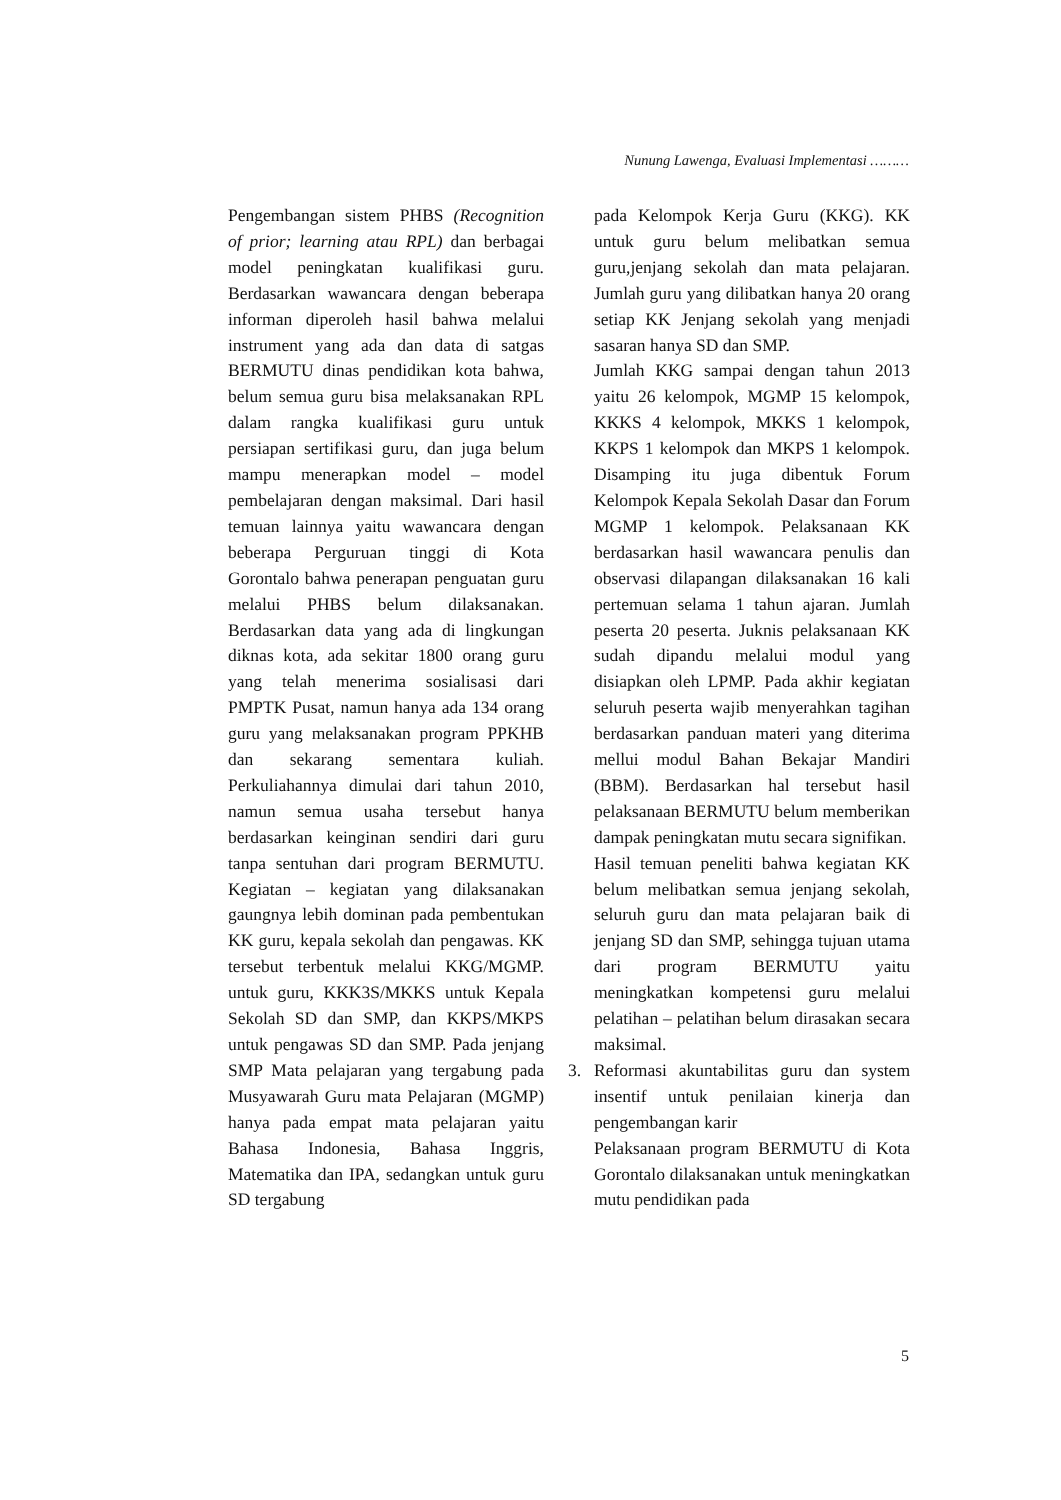Nunung Lawenga, Evaluasi Implementasi ………
Pengembangan sistem PHBS (Recognition of prior; learning atau RPL) dan berbagai model peningkatan kualifikasi guru. Berdasarkan wawancara dengan beberapa informan diperoleh hasil bahwa melalui instrument yang ada dan data di satgas BERMUTU dinas pendidikan kota bahwa, belum semua guru bisa melaksanakan RPL dalam rangka kualifikasi guru untuk persiapan sertifikasi guru, dan juga belum mampu menerapkan model – model pembelajaran dengan maksimal. Dari hasil temuan lainnya yaitu wawancara dengan beberapa Perguruan tinggi di Kota Gorontalo bahwa penerapan penguatan guru melalui PHBS belum dilaksanakan. Berdasarkan data yang ada di lingkungan diknas kota, ada sekitar 1800 orang guru yang telah menerima sosialisasi dari PMPTK Pusat, namun hanya ada 134 orang guru yang melaksanakan program PPKHB dan sekarang sementara kuliah. Perkuliahannya dimulai dari tahun 2010, namun semua usaha tersebut hanya berdasarkan keinginan sendiri dari guru tanpa sentuhan dari program BERMUTU. Kegiatan – kegiatan yang dilaksanakan gaungnya lebih dominan pada pembentukan KK guru, kepala sekolah dan pengawas. KK tersebut terbentuk melalui KKG/MGMP. untuk guru, KKK3S/MKKS untuk Kepala Sekolah SD dan SMP, dan KKPS/MKPS untuk pengawas SD dan SMP. Pada jenjang SMP Mata pelajaran yang tergabung pada Musyawarah Guru mata Pelajaran (MGMP) hanya pada empat mata pelajaran yaitu Bahasa Indonesia, Bahasa Inggris, Matematika dan IPA, sedangkan untuk guru SD tergabung
pada Kelompok Kerja Guru (KKG). KK untuk guru belum melibatkan semua guru,jenjang sekolah dan mata pelajaran. Jumlah guru yang dilibatkan hanya 20 orang setiap KK Jenjang sekolah yang menjadi sasaran hanya SD dan SMP.
Jumlah KKG sampai dengan tahun 2013 yaitu 26 kelompok, MGMP 15 kelompok, KKKS 4 kelompok, MKKS 1 kelompok, KKPS 1 kelompok dan MKPS 1 kelompok. Disamping itu juga dibentuk Forum Kelompok Kepala Sekolah Dasar dan Forum MGMP 1 kelompok. Pelaksanaan KK berdasarkan hasil wawancara penulis dan observasi dilapangan dilaksanakan 16 kali pertemuan selama 1 tahun ajaran. Jumlah peserta 20 peserta. Juknis pelaksanaan KK sudah dipandu melalui modul yang disiapkan oleh LPMP. Pada akhir kegiatan seluruh peserta wajib menyerahkan tagihan berdasarkan panduan materi yang diterima mellui modul Bahan Bekajar Mandiri (BBM). Berdasarkan hal tersebut hasil pelaksanaan BERMUTU belum memberikan dampak peningkatan mutu secara signifikan.
Hasil temuan peneliti bahwa kegiatan KK belum melibatkan semua jenjang sekolah, seluruh guru dan mata pelajaran baik di jenjang SD dan SMP, sehingga tujuan utama dari program BERMUTU yaitu meningkatkan kompetensi guru melalui pelatihan – pelatihan belum dirasakan secara maksimal.
3. Reformasi akuntabilitas guru dan system insentif untuk penilaian kinerja dan pengembangan karir
Pelaksanaan program BERMUTU di Kota Gorontalo dilaksanakan untuk meningkatkan mutu pendidikan pada
5